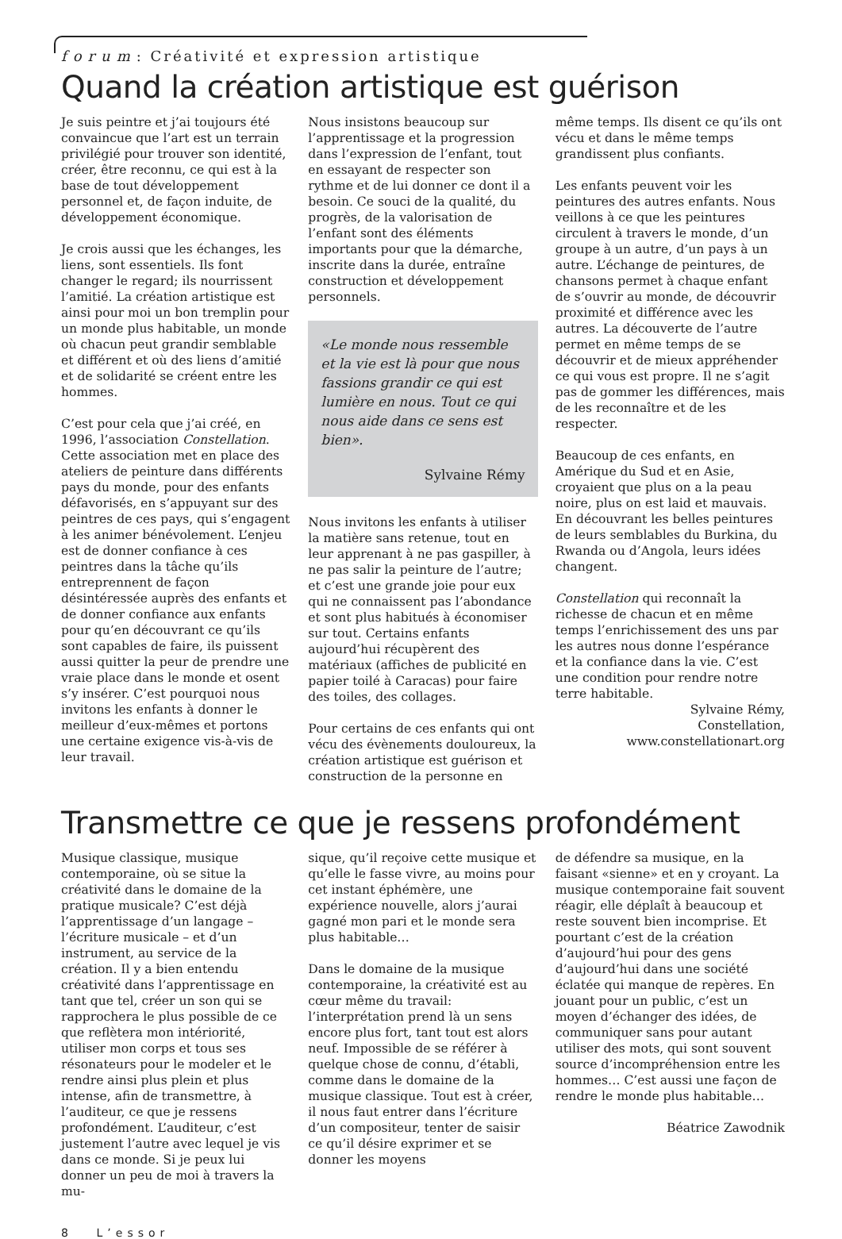forum: Créativité et expression artistique
Quand la création artistique est guérison
Je suis peintre et j’ai toujours été convaincue que l’art est un terrain privilégié pour trouver son identité, créer, être reconnu, ce qui est à la base de tout développement personnel et, de façon induite, de développement économique.
Je crois aussi que les échanges, les liens, sont essentiels. Ils font changer le regard; ils nourrissent l’amitié. La création artistique est ainsi pour moi un bon tremplin pour un monde plus habitable, un monde où chacun peut grandir semblable et différent et où des liens d’amitié et de solidarité se créent entre les hommes.
C’est pour cela que j’ai créé, en 1996, l’association Constellation. Cette association met en place des ateliers de peinture dans différents pays du monde, pour des enfants défavorisés, en s’appuyant sur des peintres de ces pays, qui s’engagent à les animer bénévolement. L’enjeu est de donner confiance à ces peintres dans la tâche qu’ils entreprennent de façon désintéressée auprès des enfants et de donner confiance aux enfants pour qu’en découvrant ce qu’ils sont capables de faire, ils puissent aussi quitter la peur de prendre une vraie place dans le monde et osent s’y insérer. C’est pourquoi nous invitons les enfants à donner le meilleur d’eux-mêmes et portons une certaine exigence vis-à-vis de leur travail.
Nous insistons beaucoup sur l’apprentissage et la progression dans l’expression de l’enfant, tout en essayant de respecter son rythme et de lui donner ce dont il a besoin. Ce souci de la qualité, du progrès, de la valorisation de l’enfant sont des éléments importants pour que la démarche, inscrite dans la durée, entraîne construction et développement personnels.
«Le monde nous ressemble et la vie est là pour que nous fassions grandir ce qui est lumière en nous. Tout ce qui nous aide dans ce sens est bien».
Sylvaine Rémy
Nous invitons les enfants à utiliser la matière sans retenue, tout en leur apprenant à ne pas gaspiller, à ne pas salir la peinture de l’autre; et c’est une grande joie pour eux qui ne connaissent pas l’abondance et sont plus habitués à économiser sur tout. Certains enfants aujourd’hui récupèrent des matériaux (affiches de publicité en papier toilé à Caracas) pour faire des toiles, des collages.
Pour certains de ces enfants qui ont vécu des évènements douloureux, la création artistique est guérison et construction de la personne en
même temps. Ils disent ce qu’ils ont vécu et dans le même temps grandissent plus confiants.
Les enfants peuvent voir les peintures des autres enfants. Nous veillons à ce que les peintures circulent à travers le monde, d’un groupe à un autre, d’un pays à un autre. L’échange de peintures, de chansons permet à chaque enfant de s’ouvrir au monde, de découvrir proximité et différence avec les autres. La découverte de l’autre permet en même temps de se découvrir et de mieux appréhender ce qui vous est propre. Il ne s’agit pas de gommer les différences, mais de les reconnaître et de les respecter.
Beaucoup de ces enfants, en Amérique du Sud et en Asie, croyaient que plus on a la peau noire, plus on est laid et mauvais. En découvrant les belles peintures de leurs semblables du Burkina, du Rwanda ou d’Angola, leurs idées changent.
Constellation qui reconnaît la richesse de chacun et en même temps l’enrichissement des uns par les autres nous donne l’espérance et la confiance dans la vie. C’est une condition pour rendre notre terre habitable.
Sylvaine Rémy,
Constellation,
www.constellationart.org
Transmettre ce que je ressens profondément
Musique classique, musique contemporaine, où se situe la créativité dans le domaine de la pratique musicale? C’est déjà l’apprentissage d’un langage – l’écriture musicale – et d’un instrument, au service de la création. Il y a bien entendu créativité dans l’apprentissage en tant que tel, créer un son qui se rapprochera le plus possible de ce que reflètera mon intériorité, utiliser mon corps et tous ses résonateurs pour le modeler et le rendre ainsi plus plein et plus intense, afin de transmettre, à l’auditeur, ce que je ressens profondément. L’auditeur, c’est justement l’autre avec lequel je vis dans ce monde. Si je peux lui donner un peu de moi à travers la mu-
sique, qu’il reçoive cette musique et qu’elle le fasse vivre, au moins pour cet instant éphémère, une expérience nouvelle, alors j’aurai gagné mon pari et le monde sera plus habitable…
Dans le domaine de la musique contemporaine, la créativité est au cœur même du travail: l’interprétation prend là un sens encore plus fort, tant tout est alors neuf. Impossible de se référer à quelque chose de connu, d’établi, comme dans le domaine de la musique classique. Tout est à créer, il nous faut entrer dans l’écriture d’un compositeur, tenter de saisir ce qu’il désire exprimer et se donner les moyens
de défendre sa musique, en la faisant «sienne» et en y croyant. La musique contemporaine fait souvent réagir, elle déplaît à beaucoup et reste souvent bien incomprise. Et pourtant c’est de la création d’aujourd’hui pour des gens d’aujourd’hui dans une société éclatée qui manque de repères. En jouant pour un public, c’est un moyen d’échanger des idées, de communiquer sans pour autant utiliser des mots, qui sont souvent source d’incompréhension entre les hommes… C’est aussi une façon de rendre le monde plus habitable…
Béatrice Zawodnik
8 L’essor